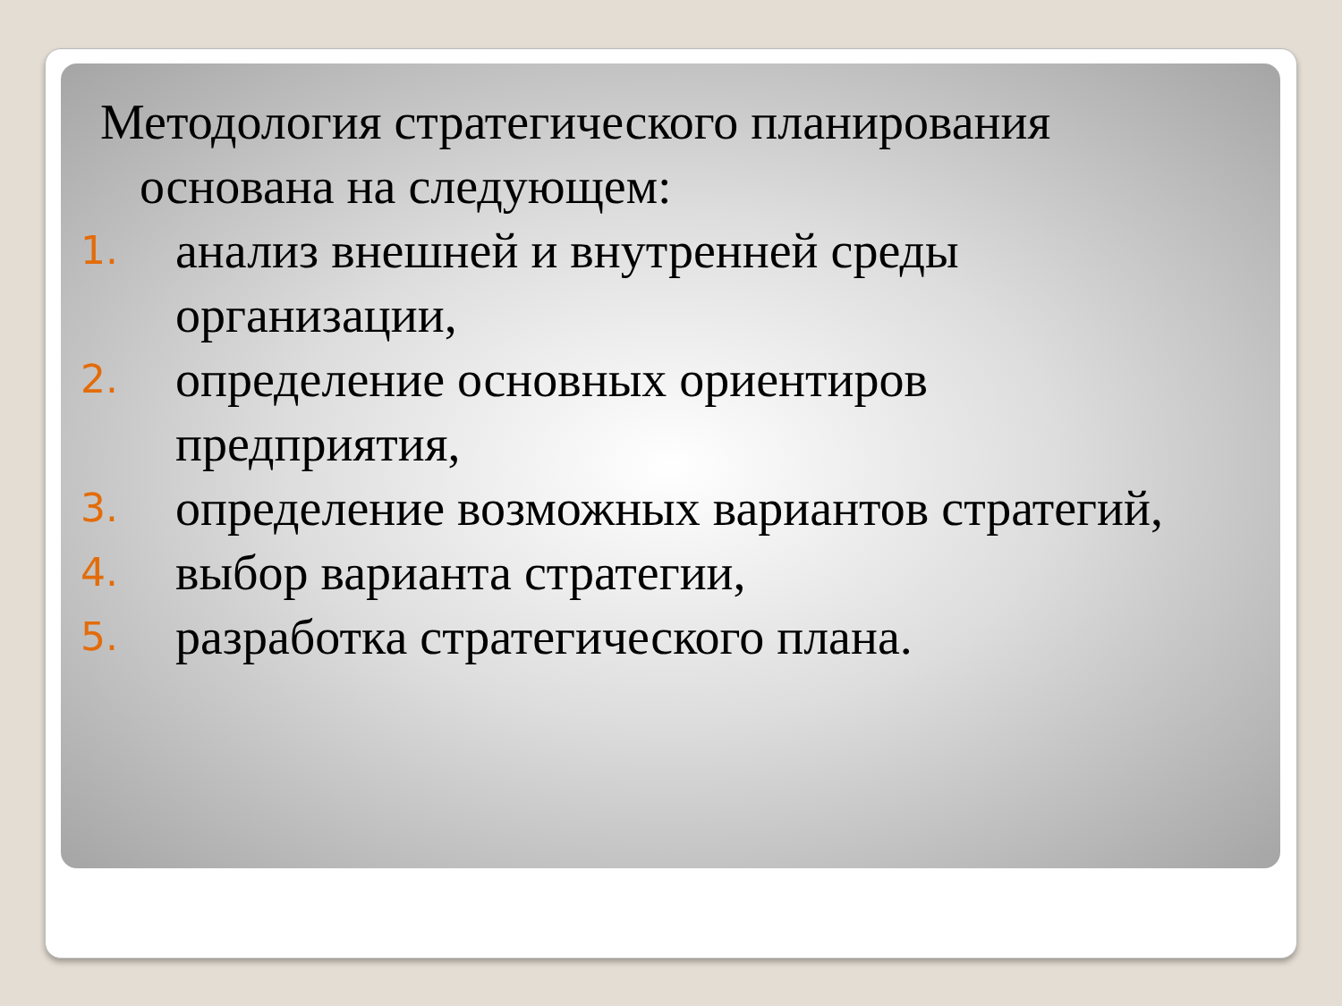Методология стратегического планирования
основана на следующем:
1.
анализ внешней и внутренней среды организации,
2.
определение основных ориентиров предприятия,
3.
определение возможных вариантов стратегий,
4.
выбор варианта стратегии,
5.
разработка стратегического плана.